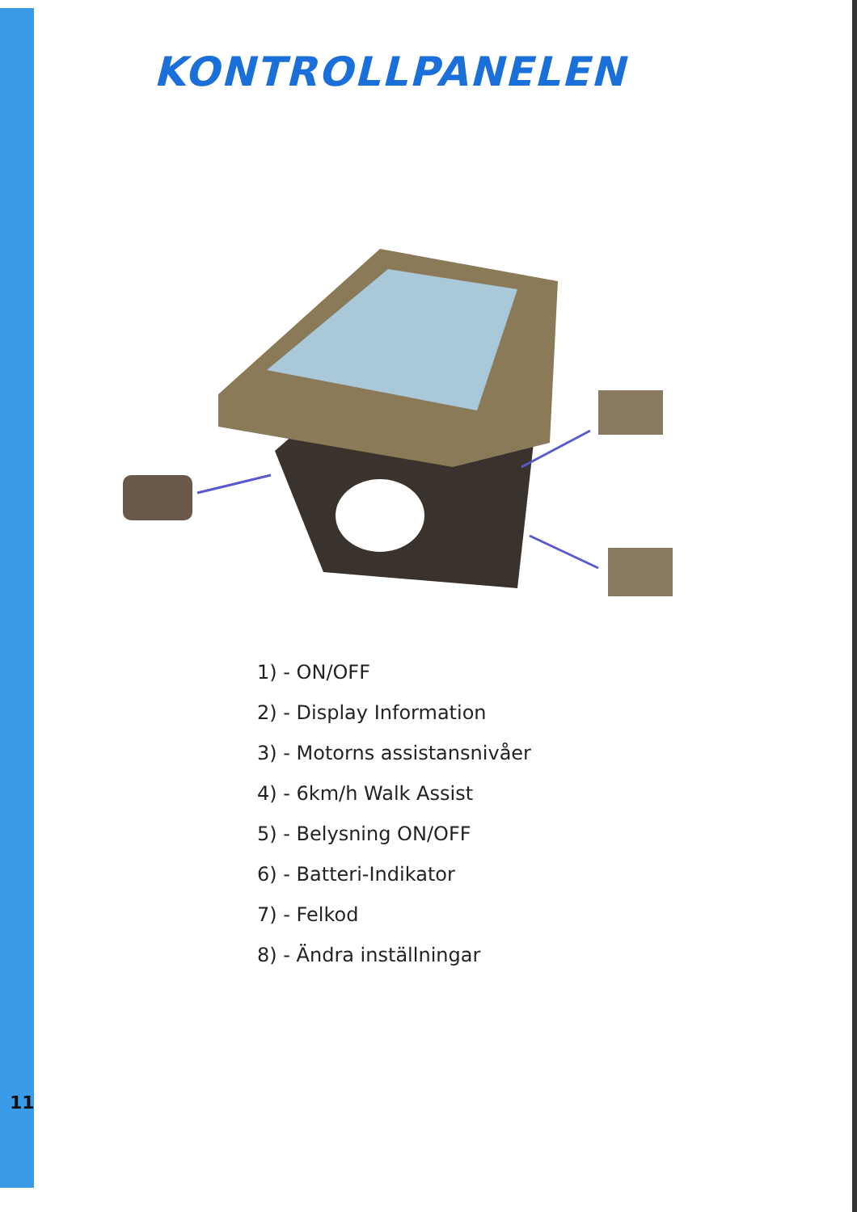KONTROLLPANELEN
1) - ON/OFF
2) - Display Information
3) - Motorns assistansnivåer
4) - 6km/h Walk Assist
5) - Belysning ON/OFF
6) - Batteri-Indikator
7) - Felkod
8) - Ändra inställningar
11